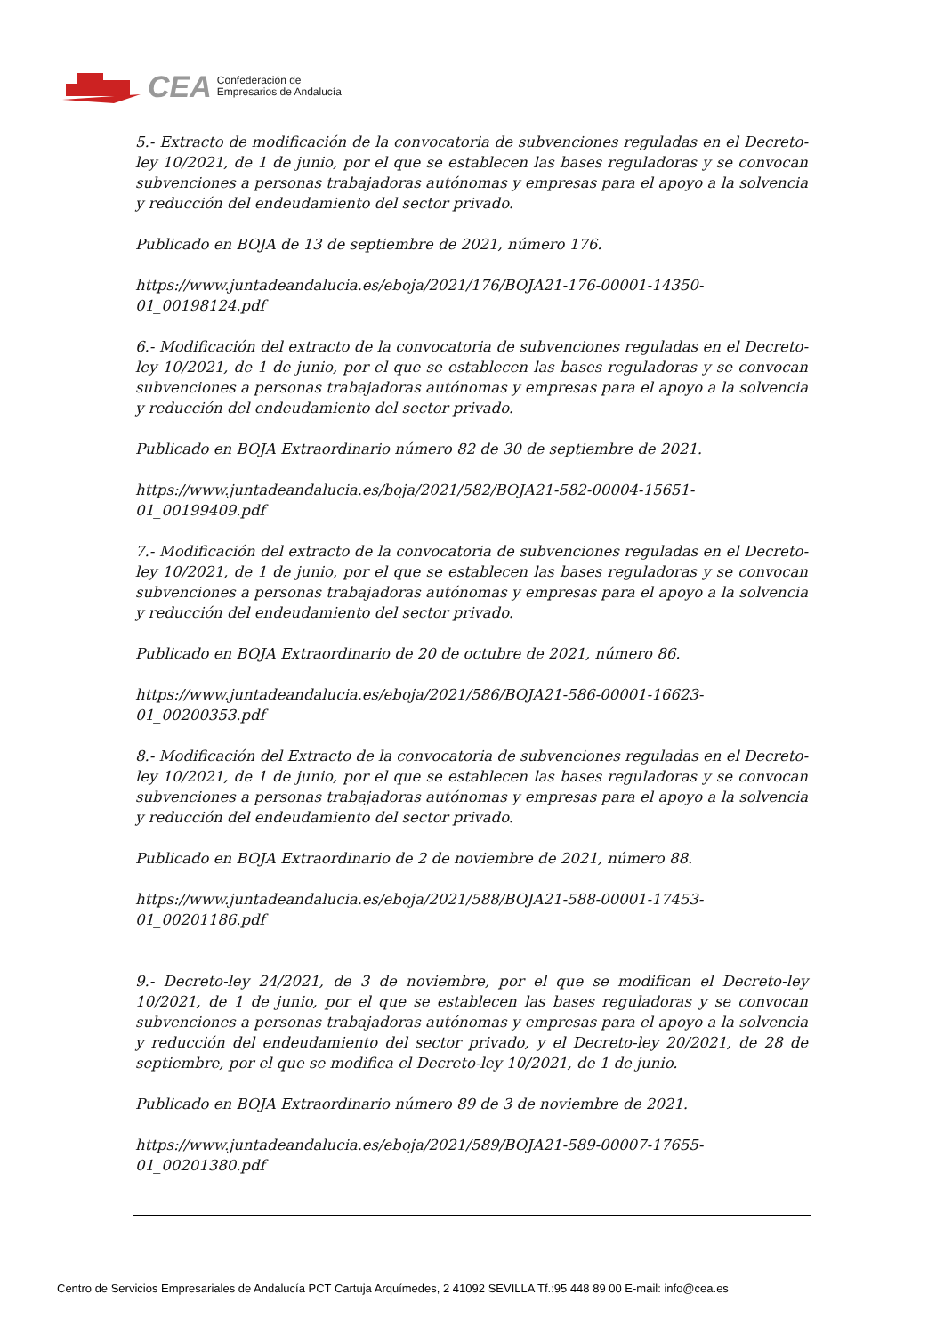CEA Confederación de
Empresarios de Andalucía
5.- Extracto de modificación de la convocatoria de subvenciones reguladas en el Decreto-ley 10/2021, de 1 de junio, por el que se establecen las bases reguladoras y se convocan subvenciones a personas trabajadoras autónomas y empresas para el apoyo a la solvencia y reducción del endeudamiento del sector privado.
Publicado en BOJA de 13 de septiembre de 2021, número 176.
https://www.juntadeandalucia.es/eboja/2021/176/BOJA21-176-00001-14350-
01_00198124.pdf
6.- Modificación del extracto de la convocatoria de subvenciones reguladas en el Decreto-ley 10/2021, de 1 de junio, por el que se establecen las bases reguladoras y se convocan subvenciones a personas trabajadoras autónomas y empresas para el apoyo a la solvencia y reducción del endeudamiento del sector privado.
Publicado en BOJA Extraordinario número 82 de 30 de septiembre de 2021.
https://www.juntadeandalucia.es/boja/2021/582/BOJA21-582-00004-15651-
01_00199409.pdf
7.- Modificación del extracto de la convocatoria de subvenciones reguladas en el Decreto-ley 10/2021, de 1 de junio, por el que se establecen las bases reguladoras y se convocan subvenciones a personas trabajadoras autónomas y empresas para el apoyo a la solvencia y reducción del endeudamiento del sector privado.
Publicado en BOJA Extraordinario de 20 de octubre de 2021, número 86.
https://www.juntadeandalucia.es/eboja/2021/586/BOJA21-586-00001-16623-
01_00200353.pdf
8.- Modificación del Extracto de la convocatoria de subvenciones reguladas en el Decreto-ley 10/2021, de 1 de junio, por el que se establecen las bases reguladoras y se convocan subvenciones a personas trabajadoras autónomas y empresas para el apoyo a la solvencia y reducción del endeudamiento del sector privado.
Publicado en BOJA Extraordinario de 2 de noviembre de 2021, número 88.
https://www.juntadeandalucia.es/eboja/2021/588/BOJA21-588-00001-17453-
01_00201186.pdf
9.- Decreto-ley 24/2021, de 3 de noviembre, por el que se modifican el Decreto-ley 10/2021, de 1 de junio, por el que se establecen las bases reguladoras y se convocan subvenciones a personas trabajadoras autónomas y empresas para el apoyo a la solvencia y reducción del endeudamiento del sector privado, y el Decreto-ley 20/2021, de 28 de septiembre, por el que se modifica el Decreto-ley 10/2021, de 1 de junio.
Publicado en BOJA Extraordinario número 89 de 3 de noviembre de 2021.
https://www.juntadeandalucia.es/eboja/2021/589/BOJA21-589-00007-17655-
01_00201380.pdf
Centro de Servicios Empresariales de Andalucía PCT Cartuja Arquímedes, 2 41092 SEVILLA Tf.:95 448 89 00 E-mail: info@cea.es